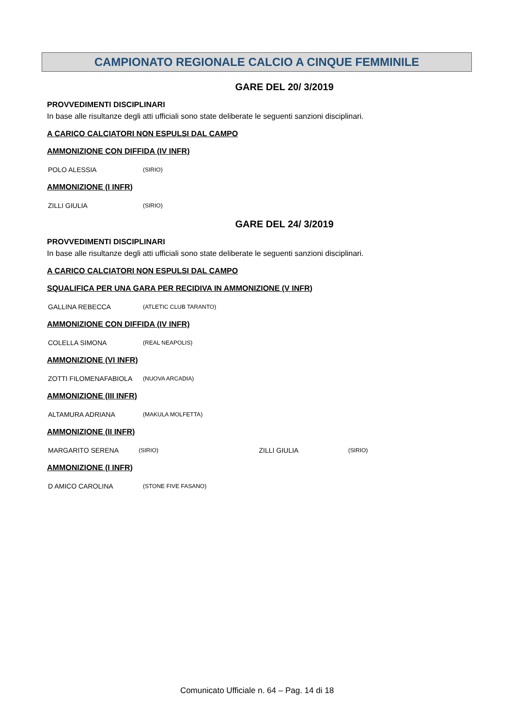CAMPIONATO REGIONALE CALCIO A CINQUE FEMMINILE
GARE DEL 20/ 3/2019
PROVVEDIMENTI DISCIPLINARI
In base alle risultanze degli atti ufficiali sono state deliberate le seguenti sanzioni disciplinari.
A CARICO CALCIATORI NON ESPULSI DAL CAMPO
AMMONIZIONE CON DIFFIDA (IV INFR)
| POLO ALESSIA | (SIRIO) |
AMMONIZIONE (I INFR)
| ZILLI GIULIA | (SIRIO) |
GARE DEL 24/ 3/2019
PROVVEDIMENTI DISCIPLINARI
In base alle risultanze degli atti ufficiali sono state deliberate le seguenti sanzioni disciplinari.
A CARICO CALCIATORI NON ESPULSI DAL CAMPO
SQUALIFICA PER UNA GARA PER RECIDIVA IN AMMONIZIONE (V INFR)
| GALLINA REBECCA | (ATLETIC CLUB TARANTO) |
AMMONIZIONE CON DIFFIDA (IV INFR)
| COLELLA SIMONA | (REAL NEAPOLIS) |
AMMONIZIONE (VI INFR)
| ZOTTI FILOMENAFABIOLA | (NUOVA ARCADIA) |
AMMONIZIONE (III INFR)
| ALTAMURA ADRIANA | (MAKULA MOLFETTA) |
AMMONIZIONE (II INFR)
| MARGARITO SERENA | (SIRIO) | ZILLI GIULIA | (SIRIO) |
AMMONIZIONE (I INFR)
| D AMICO CAROLINA | (STONE FIVE FASANO) |
Comunicato Ufficiale n. 64 – Pag. 14 di 18